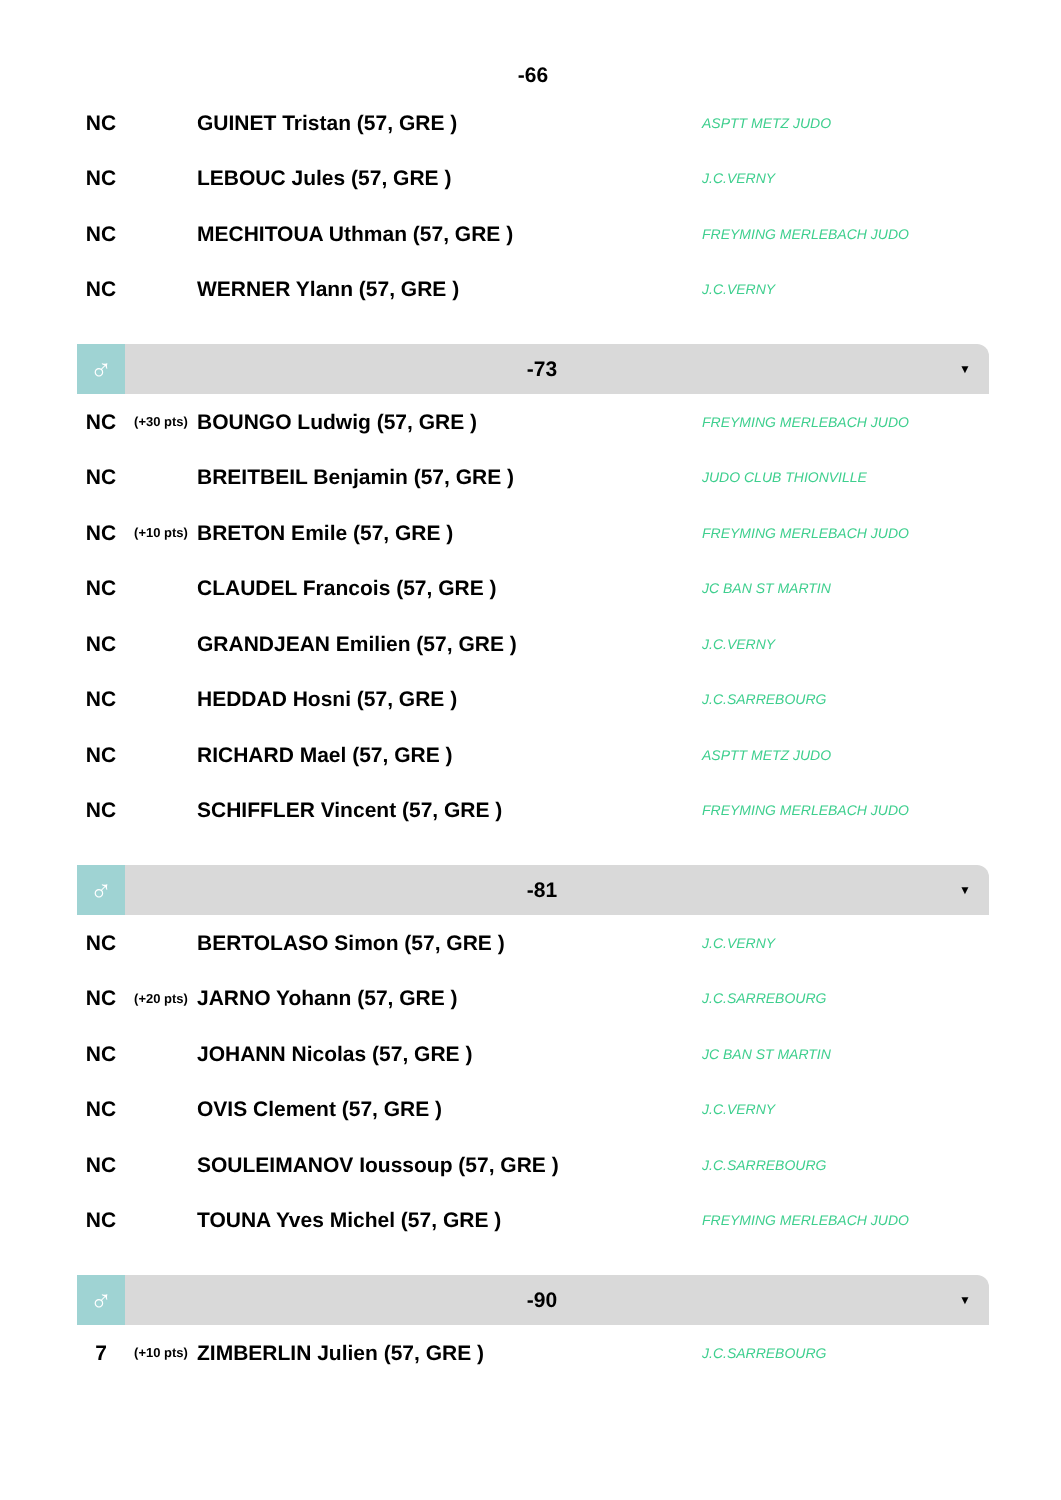-66
| NC | | GUINET Tristan (57, GRE ) | ASPTT METZ JUDO |
| NC | | LEBOUC Jules (57, GRE ) | J.C.VERNY |
| NC | | MECHITOUA Uthman (57, GRE ) | FREYMING MERLEBACH JUDO |
| NC | | WERNER Ylann (57, GRE ) | J.C.VERNY |
♂
-73
▼
| NC | (+30 pts) | BOUNGO Ludwig (57, GRE ) | FREYMING MERLEBACH JUDO |
| NC | | BREITBEIL Benjamin (57, GRE ) | JUDO CLUB THIONVILLE |
| NC | (+10 pts) | BRETON Emile (57, GRE ) | FREYMING MERLEBACH JUDO |
| NC | | CLAUDEL Francois (57, GRE ) | JC BAN ST MARTIN |
| NC | | GRANDJEAN Emilien (57, GRE ) | J.C.VERNY |
| NC | | HEDDAD Hosni (57, GRE ) | J.C.SARREBOURG |
| NC | | RICHARD Mael (57, GRE ) | ASPTT METZ JUDO |
| NC | | SCHIFFLER Vincent (57, GRE ) | FREYMING MERLEBACH JUDO |
♂
-81
▼
| NC | | BERTOLASO Simon (57, GRE ) | J.C.VERNY |
| NC | (+20 pts) | JARNO Yohann (57, GRE ) | J.C.SARREBOURG |
| NC | | JOHANN Nicolas (57, GRE ) | JC BAN ST MARTIN |
| NC | | OVIS Clement (57, GRE ) | J.C.VERNY |
| NC | | SOULEIMANOV Ioussoup (57, GRE ) | J.C.SARREBOURG |
| NC | | TOUNA Yves Michel (57, GRE ) | FREYMING MERLEBACH JUDO |
♂
-90
▼
| 7 | (+10 pts) | ZIMBERLIN Julien (57, GRE ) | J.C.SARREBOURG |